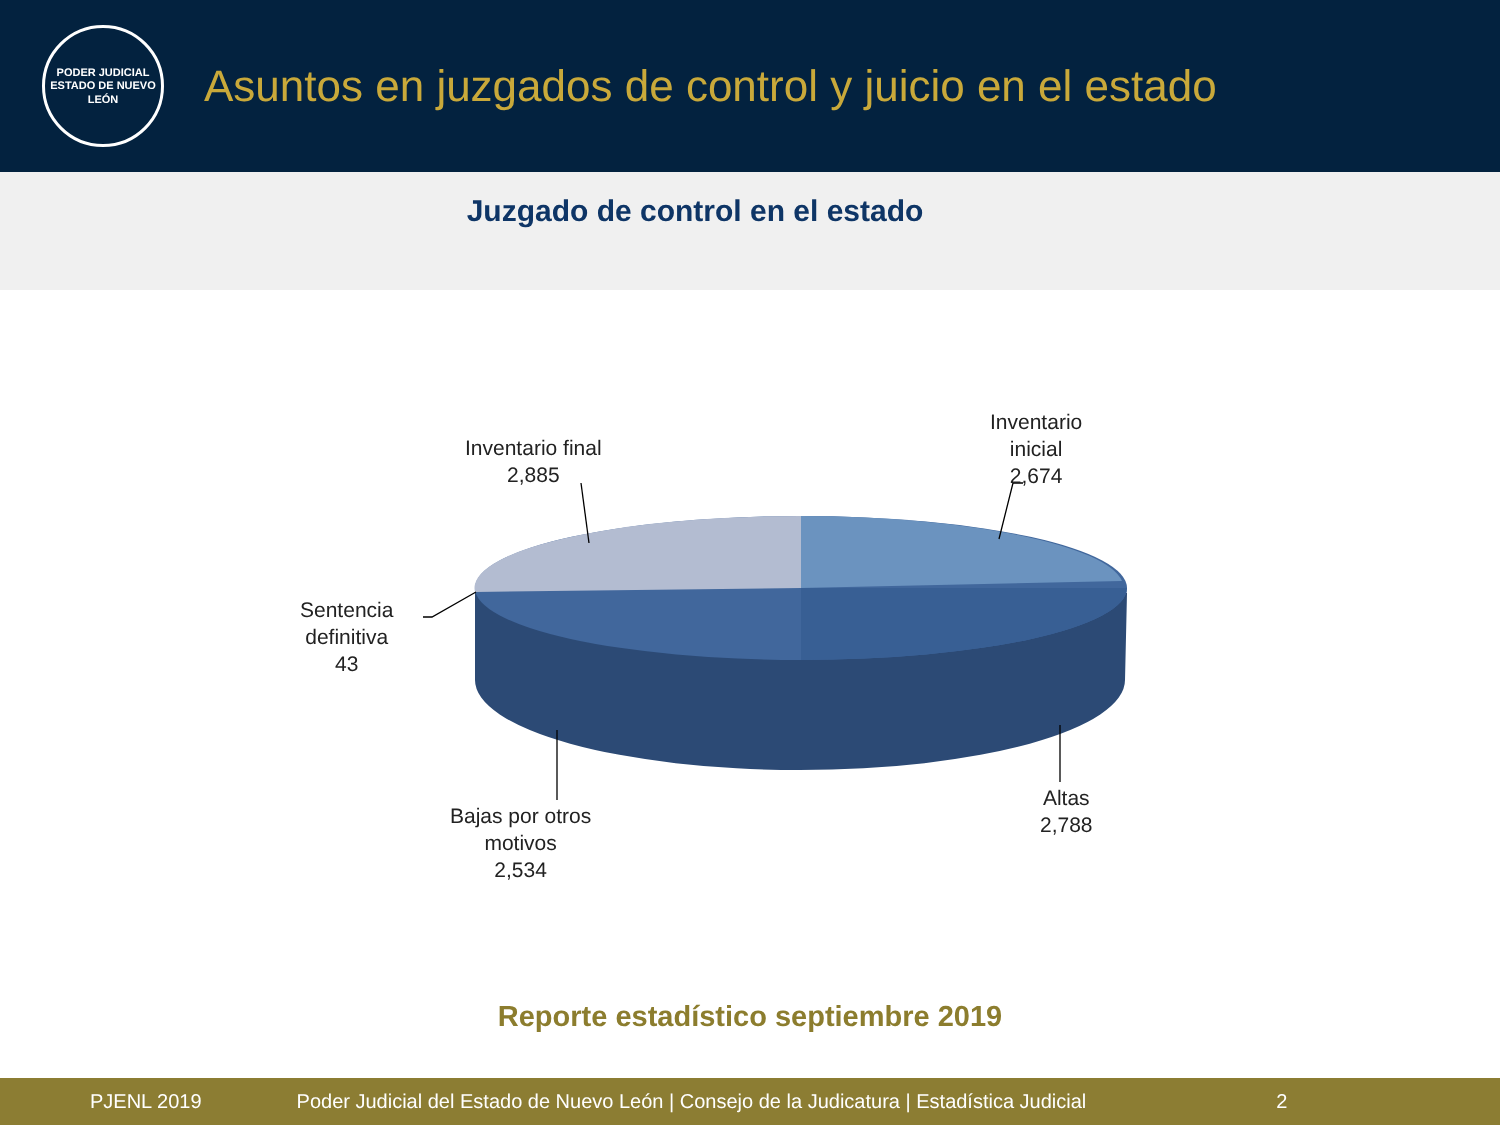PODER JUDICIAL
ESTADO DE NUEVO LEÓN
Asuntos en juzgados de control y juicio en el estado
Juzgado de control en el estado
Inventario final
2,885
Inventario
inicial
2,674
Sentencia
definitiva
43
Bajas por otros
motivos
2,534
Altas
2,788
Reporte estadístico septiembre 2019
PJENL 2019 Poder Judicial del Estado de Nuevo León | Consejo de la Judicatura | Estadística Judicial 2